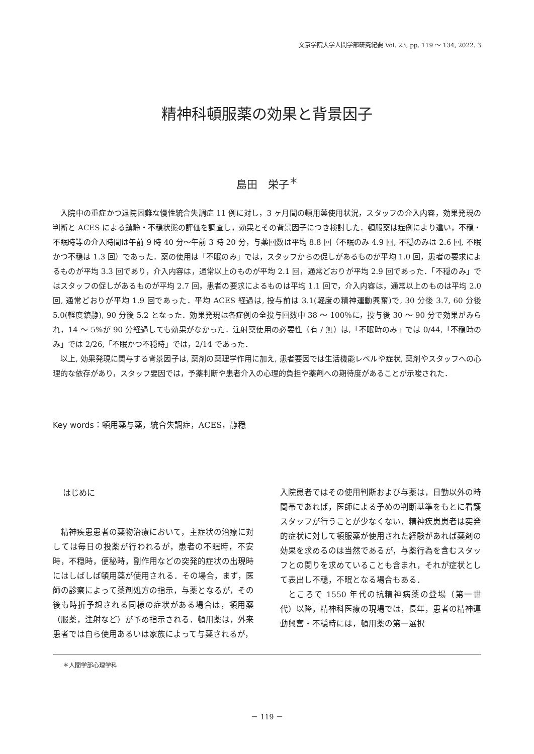文京学院大学人間学部研究紀要 Vol. 23, pp. 119 ～ 134, 2022. 3
精神科頓服薬の効果と背景因子
島田　栄子<sup>＊</sup>
入院中の重症かつ退院困難な慢性統合失調症 11 例に対し，3 ヶ月間の頓用薬使用状況，スタッフの介入内容，効果発現の判断と ACES による鎮静・不穏状態の評価を調査し，効果とその背景因子につき検討した．頓服薬は症例により違い，不穏・不眠時等の介入時間は午前 9 時 40 分～午前 3 時 20 分，与薬回数は平均 8.8 回（不眠のみ 4.9 回, 不穏のみは 2.6 回, 不眠かつ不穏は 1.3 回）であった．薬の使用は「不眠のみ」では，スタッフからの促しがあるものが平均 1.0 回，患者の要求によるものが平均 3.3 回であり，介入内容は，通常以上のものが平均 2.1 回，通常どおりが平均 2.9 回であった．「不穏のみ」ではスタッフの促しがあるものが平均 2.7 回，患者の要求によるものは平均 1.1 回で，介入内容は，通常以上のものは平均 2.0 回, 通常どおりが平均 1.9 回であった．平均 ACES 経過は, 投与前は 3.1(軽度の精神運動興奮)で, 30 分後 3.7, 60 分後 5.0(軽度鎮静), 90 分後 5.2 となった．効果発現は各症例の全投与回数中 38 ～ 100％に，投与後 30 ～ 90 分で効果がみられ，14 ～ 5%が 90 分経過しても効果がなかった．注射薬使用の必要性（有 / 無）は,「不眠時のみ」では 0/44,「不穏時のみ」では 2/26,「不眠かつ不穏時」では，2/14 であった．
以上, 効果発現に関与する背景因子は, 薬剤の薬理学作用に加え, 患者要因では生活機能レベルや症状, 薬剤やスタッフへの心理的な依存があり，スタッフ要因では，予薬判断や患者介入の心理的負担や薬剤への期待度があることが示唆された．
Key words：頓用薬与薬，統合失調症，ACES，静穏
はじめに
精神疾患患者の薬物治療において，主症状の治療に対しては毎日の投薬が行われるが，患者の不眠時，不安時，不穏時，便秘時，副作用などの突発的症状の出現時にはしばしば頓用薬が使用される．その場合，まず，医師の診察によって薬剤処方の指示，与薬となるが，その後も時折予想される同様の症状がある場合は，頓用薬（服薬，注射など）が予め指示される．頓用薬は，外来患者では自ら使用あるいは家族によって与薬されるが，
入院患者ではその使用判断および与薬は，日勤以外の時間帯であれば，医師による予めの判断基準をもとに看護スタッフが行うことが少なくない．精神疾患患者は突発的症状に対して頓服薬が使用された経験があれば薬剤の効果を求めるのは当然であるが，与薬行為を含むスタッフとの関りを求めていることも含まれ，それが症状として表出し不穏，不眠となる場合もある．
ところで 1550 年代の抗精神病薬の登場（第一世代）以降，精神科医療の現場では，長年，患者の精神運動興奮・不穏時には，頓用薬の第一選択
＊人間学部心理学科
－ 119 －